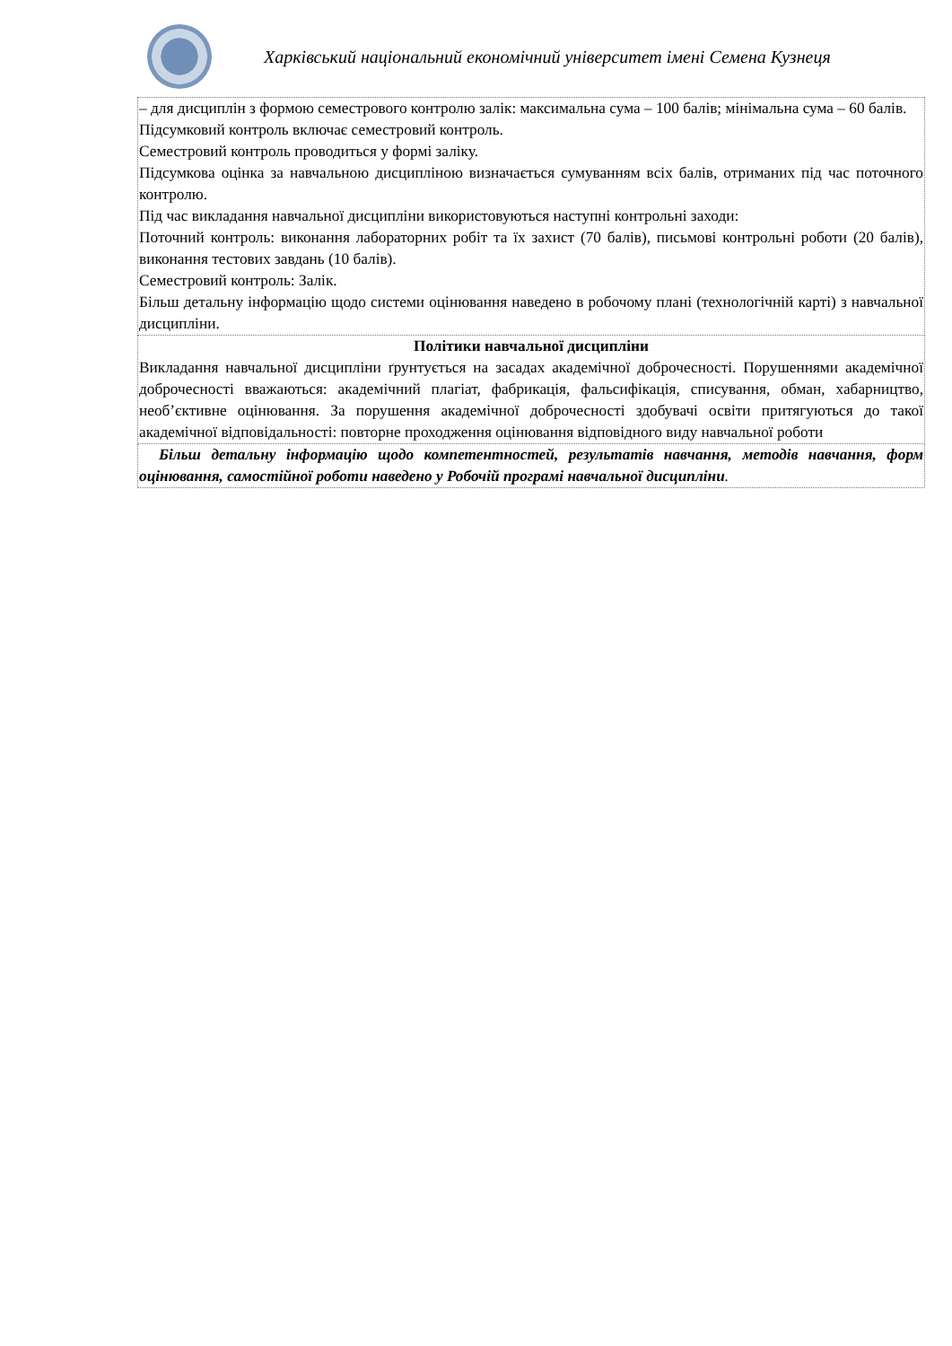Харківський національний економічний університет імені Семена Кузнеця
| – для дисциплін з формою семестрового контролю залік: максимальна сума – 100 балів; мінімальна сума – 60 балів. Підсумковий контроль включає семестровий контроль. Семестровий контроль проводиться у формі заліку. Підсумкова оцінка за навчальною дисципліною визначається сумуванням всіх балів, отриманих під час поточного контролю. Під час викладання навчальної дисципліни використовуються наступні контрольні заходи: Поточний контроль: виконання лабораторних робіт та їх захист (70 балів), письмові контрольні роботи (20 балів), виконання тестових завдань (10 балів). Семестровий контроль: Залік. Більш детальну інформацію щодо системи оцінювання наведено в робочому плані (технологічній карті) з навчальної дисципліни. |
| Політики навчальної дисципліни Викладання навчальної дисципліни ґрунтується на засадах академічної доброчесності. Порушеннями академічної доброчесності вважаються: академічний плагіат, фабрикація, фальсифікація, списування, обман, хабарництво, необ’єктивне оцінювання. За порушення академічної доброчесності здобувачі освіти притягуються до такої академічної відповідальності: повторне проходження оцінювання відповідного виду навчальної роботи |
| Більш детальну інформацію щодо компетентностей, результатів навчання, методів навчання, форм оцінювання, самостійної роботи наведено у Робочій програмі навчальної дисципліни . |